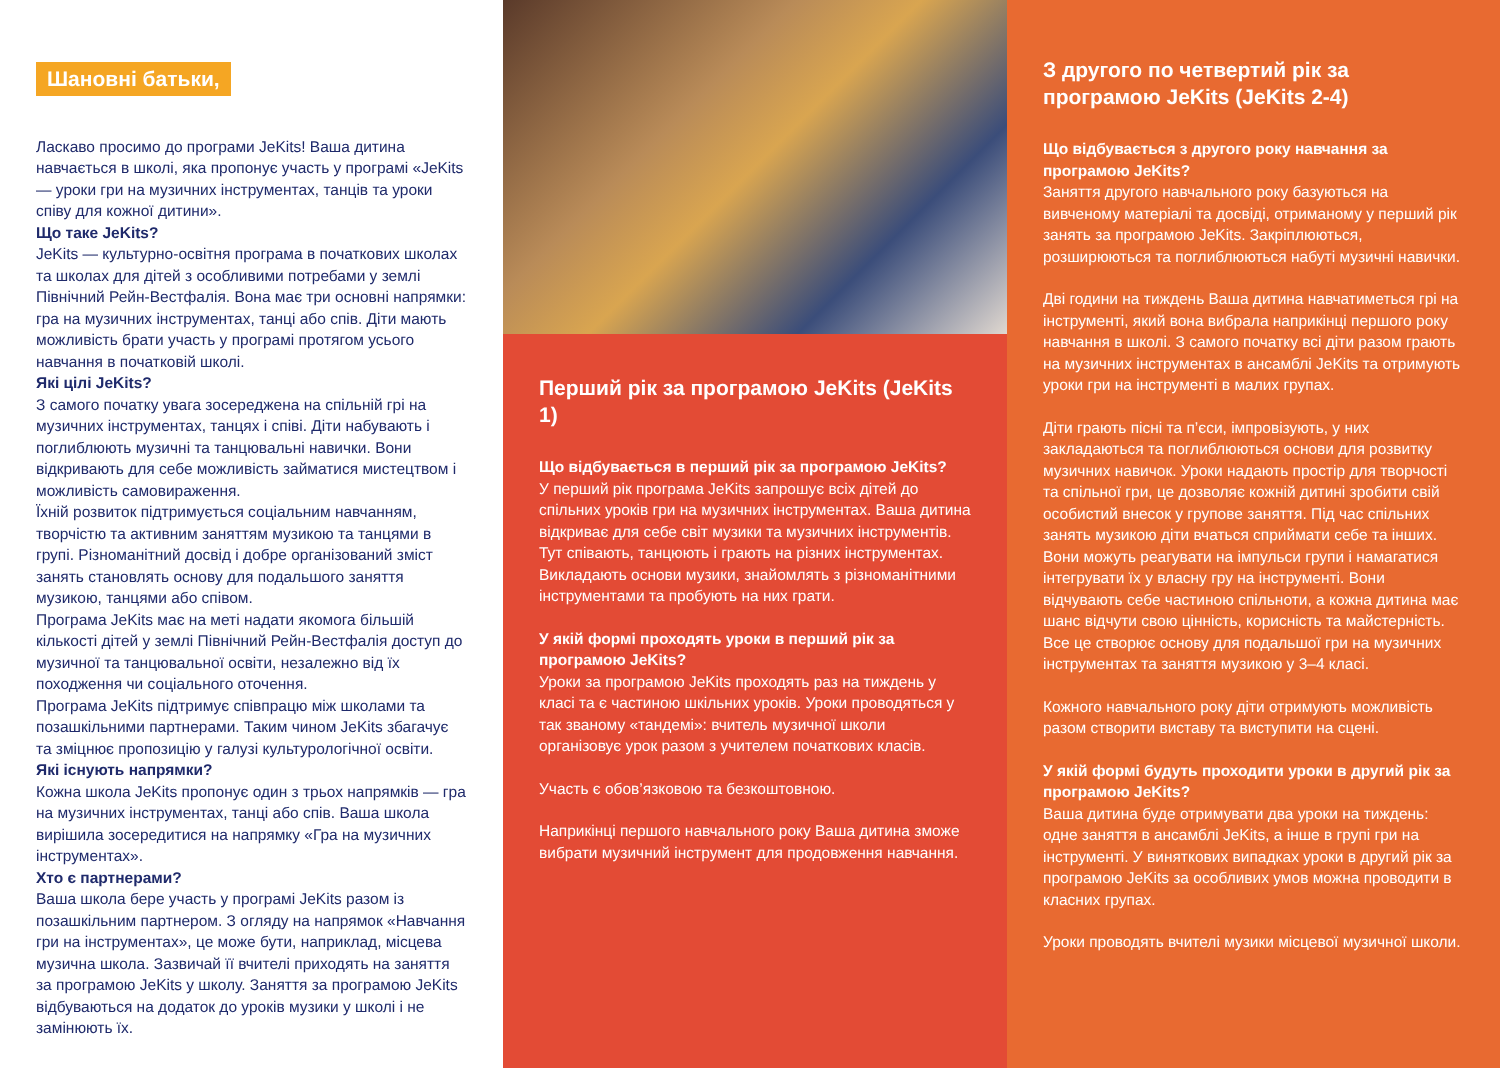Шановні батьки,
Ласкаво просимо до програми JeKits! Ваша дитина навчається в школі, яка пропонує участь у програмі «JeKits — уроки гри на музичних інструментах, танців та уроки співу для кожної дитини».
Що таке JeKits?
JeKits — культурно-освітня програма в початкових школах та школах для дітей з особливими потребами у землі Північний Рейн-Вестфалія. Вона має три основні напрямки: гра на музичних інструментах, танці або спів. Діти мають можливість брати участь у програмі протягом усього навчання в початковій школі.
Які цілі JeKits?
З самого початку увага зосереджена на спільній грі на музичних інструментах, танцях і співі. Діти набувають і поглиблюють музичні та танцювальні навички. Вони відкривають для себе можливість займатися мистецтвом і можливість самовираження.
Їхній розвиток підтримується соціальним навчанням, творчістю та активним заняттям музикою та танцями в групі. Різноманітний досвід і добре організований зміст занять становлять основу для подальшого заняття музикою, танцями або співом.
Програма JeKits має на меті надати якомога більшій кількості дітей у землі Північний Рейн-Вестфалія доступ до музичної та танцювальної освіти, незалежно від їх походження чи соціального оточення.
Програма JeKits підтримує співпрацю між школами та позашкільними партнерами. Таким чином JeKits збагачує та зміцнює пропозицію у галузі культурологічної освіти.
Які існують напрямки?
Кожна школа JeKits пропонує один з трьох напрямків — гра на музичних інструментах, танці або спів. Ваша школа вирішила зосередитися на напрямку «Гра на музичних інструментах».
Хто є партнерами?
Ваша школа бере участь у програмі JeKits разом із позашкільним партнером. З огляду на напрямок «Навчання гри на інструментах», це може бути, наприклад, місцева музична школа. Зазвичай її вчителі приходять на заняття за програмою JeKits у школу. Заняття за програмою JeKits відбуваються на додаток до уроків музики у школі і не замінюють їх.
Перший рік за програмою JeKits (JeKits 1)
Що відбувається в перший рік за програмою JeKits?
У перший рік програма JeKits запрошує всіх дітей до спільних уроків гри на музичних інструментах. Ваша дитина відкриває для себе світ музики та музичних інструментів. Тут співають, танцюють і грають на різних інструментах. Викладають основи музики, знайомлять з різноманітними інструментами та пробують на них грати.
У якій формі проходять уроки в перший рік за програмою JeKits?
Уроки за програмою JeKits проходять раз на тиждень у класі та є частиною шкільних уроків. Уроки проводяться у так званому «тандемі»: вчитель музичної школи організовує урок разом з учителем початкових класів.
Участь є обов’язковою та безкоштовною.
Наприкінці першого навчального року Ваша дитина зможе вибрати музичний інструмент для продовження навчання.
З другого по четвертий рік за програмою JeKits (JeKits 2-4)
Що відбувається з другого року навчання за програмою JeKits?
Заняття другого навчального року базуються на вивченому матеріалі та досвіді, отриманому у перший рік занять за програмою JeKits. Закріплюються, розширюються та поглиблюються набуті музичні навички.
Дві години на тиждень Ваша дитина навчатиметься грі на інструменті, який вона вибрала наприкінці першого року навчання в школі. З самого початку всі діти разом грають на музичних інструментах в ансамблі JeKits та отримують уроки гри на інструменті в малих групах.
Діти грають пісні та п’єси, імпровізують, у них закладаються та поглиблюються основи для розвитку музичних навичок. Уроки надають простір для творчості та спільної гри, це дозволяє кожній дитині зробити свій особистий внесок у групове заняття. Під час спільних занять музикою діти вчаться сприймати себе та інших. Вони можуть реагувати на імпульси групи і намагатися інтегрувати їх у власну гру на інструменті. Вони відчувають себе частиною спільноти, а кожна дитина має шанс відчути свою цінність, корисність та майстерність. Все це створює основу для подальшої гри на музичних інструментах та заняття музикою у 3–4 класі.
Кожного навчального року діти отримують можливість разом створити виставу та виступити на сцені.
У якій формі будуть проходити уроки в другий рік за програмою JeKits?
Ваша дитина буде отримувати два уроки на тиждень: одне заняття в ансамблі JeKits, а інше в групі гри на інструменті. У виняткових випадках уроки в другий рік за програмою JeKits за особливих умов можна проводити в класних групах.
Уроки проводять вчителі музики місцевої музичної школи.